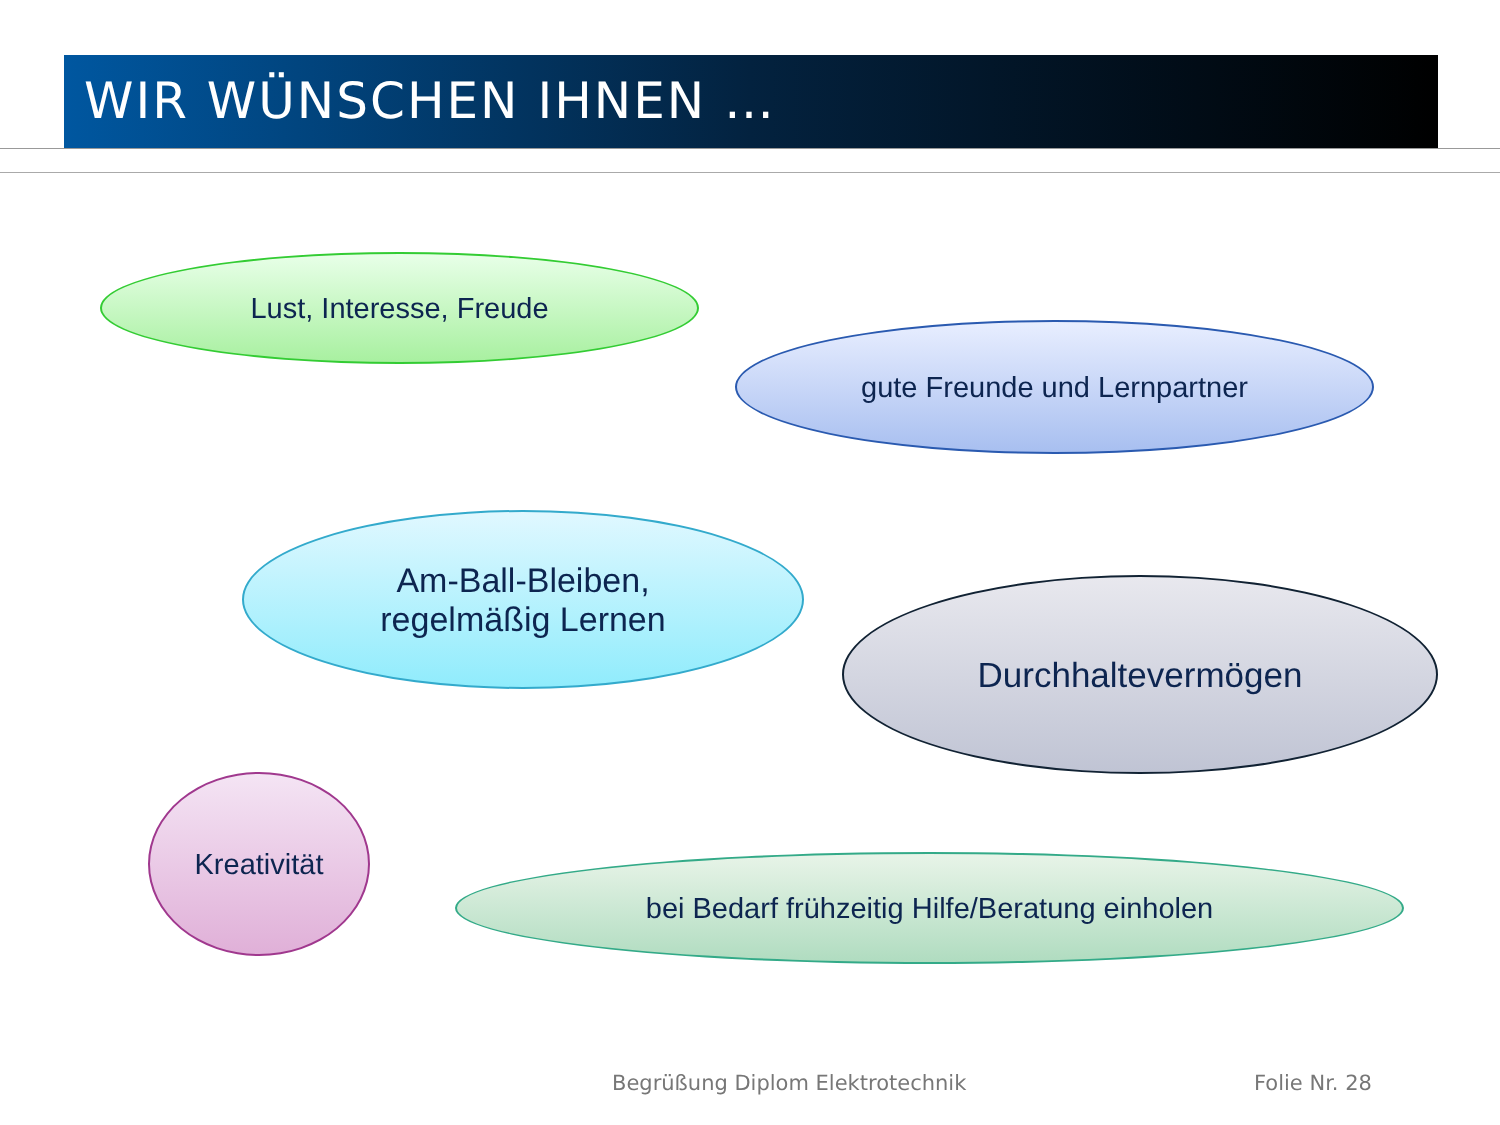WIR WÜNSCHEN IHNEN …
Lust, Interesse, Freude
gute Freunde und Lernpartner
Am-Ball-Bleiben,
regelmäßig Lernen
Durchhaltevermögen
Kreativität
bei Bedarf frühzeitig Hilfe/Beratung einholen
Begrüßung Diplom Elektrotechnik
Folie Nr. 28